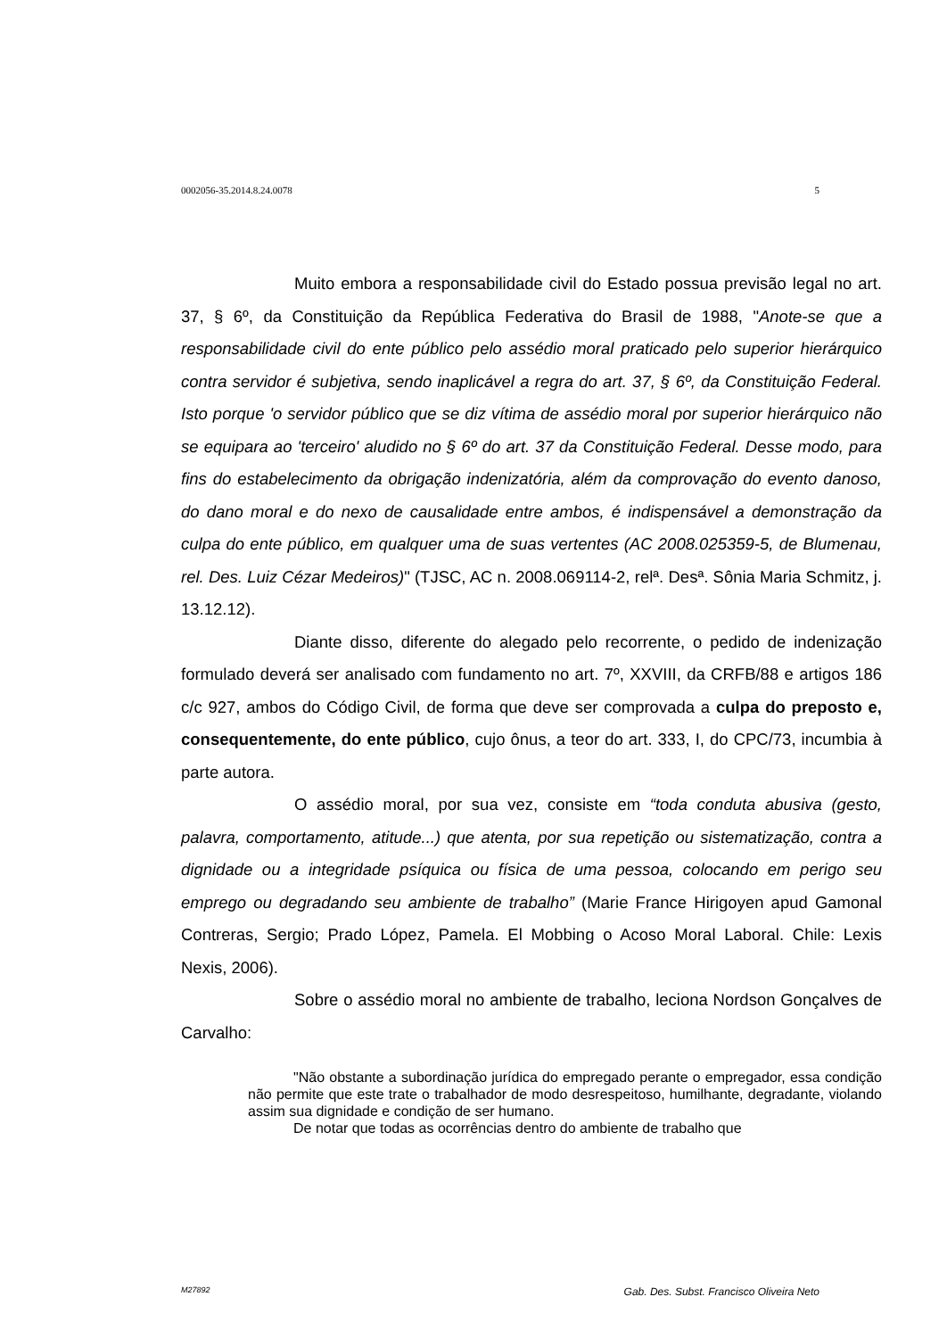0002056-35.2014.8.24.0078 5
Muito embora a responsabilidade civil do Estado possua previsão legal no art. 37, § 6º, da Constituição da República Federativa do Brasil de 1988, "Anote-se que a responsabilidade civil do ente público pelo assédio moral praticado pelo superior hierárquico contra servidor é subjetiva, sendo inaplicável a regra do art. 37, § 6º, da Constituição Federal. Isto porque 'o servidor público que se diz vítima de assédio moral por superior hierárquico não se equipara ao 'terceiro' aludido no § 6º do art. 37 da Constituição Federal. Desse modo, para fins do estabelecimento da obrigação indenizatória, além da comprovação do evento danoso, do dano moral e do nexo de causalidade entre ambos, é indispensável a demonstração da culpa do ente público, em qualquer uma de suas vertentes (AC 2008.025359-5, de Blumenau, rel. Des. Luiz Cézar Medeiros)" (TJSC, AC n. 2008.069114-2, relª. Desª. Sônia Maria Schmitz, j. 13.12.12).
Diante disso, diferente do alegado pelo recorrente, o pedido de indenização formulado deverá ser analisado com fundamento no art. 7º, XXVIII, da CRFB/88 e artigos 186 c/c 927, ambos do Código Civil, de forma que deve ser comprovada a culpa do preposto e, consequentemente, do ente público, cujo ônus, a teor do art. 333, I, do CPC/73, incumbia à parte autora.
O assédio moral, por sua vez, consiste em “toda conduta abusiva (gesto, palavra, comportamento, atitude...) que atenta, por sua repetição ou sistematização, contra a dignidade ou a integridade psíquica ou física de uma pessoa, colocando em perigo seu emprego ou degradando seu ambiente de trabalho” (Marie France Hirigoyen apud Gamonal Contreras, Sergio; Prado López, Pamela. El Mobbing o Acoso Moral Laboral. Chile: Lexis Nexis, 2006).
Sobre o assédio moral no ambiente de trabalho, leciona Nordson Gonçalves de Carvalho:
"Não obstante a subordinação jurídica do empregado perante o empregador, essa condição não permite que este trate o trabalhador de modo desrespeitoso, humilhante, degradante, violando assim sua dignidade e condição de ser humano.
De notar que todas as ocorrências dentro do ambiente de trabalho que
M27892 Gab. Des. Subst. Francisco Oliveira Neto